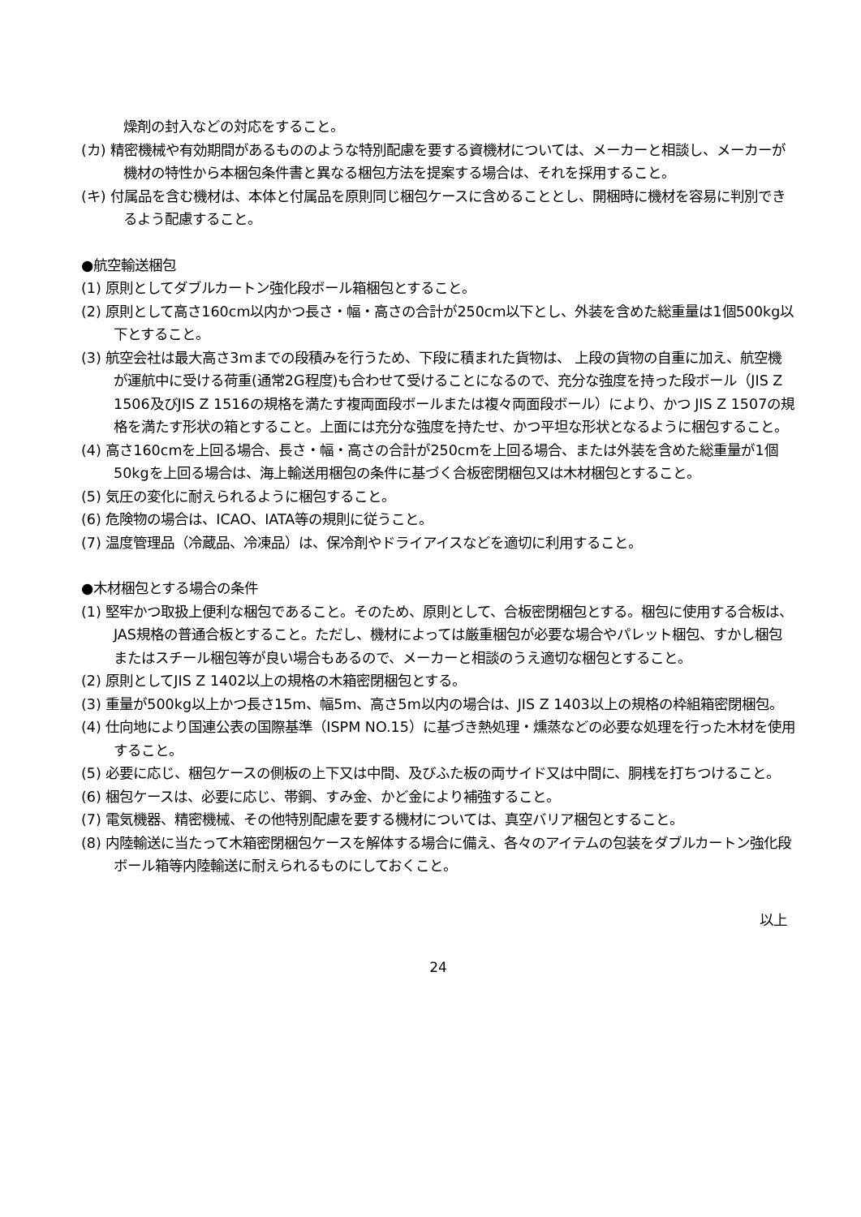燥剤の封入などの対応をすること。
(カ) 精密機械や有効期間があるもののような特別配慮を要する資機材については、メーカーと相談し、メーカーが機材の特性から本梱包条件書と異なる梱包方法を提案する場合は、それを採用すること。
(キ) 付属品を含む機材は、本体と付属品を原則同じ梱包ケースに含めることとし、開梱時に機材を容易に判別できるよう配慮すること。
●航空輸送梱包
(1) 原則としてダブルカートン強化段ボール箱梱包とすること。
(2) 原則として高さ160cm以内かつ長さ・幅・高さの合計が250cm以下とし、外装を含めた総重量は1個500kg以下とすること。
(3) 航空会社は最大高さ3mまでの段積みを行うため、下段に積まれた貨物は、 上段の貨物の自重に加え、航空機が運航中に受ける荷重(通常2G程度)も合わせて受けることになるので、充分な強度を持った段ボール（JIS Z 1506及びJIS Z 1516の規格を満たす複両面段ボールまたは複々両面段ボール）により、かつ JIS Z 1507の規格を満たす形状の箱とすること。上面には充分な強度を持たせ、かつ平坦な形状となるように梱包すること。
(4) 高さ160cmを上回る場合、長さ・幅・高さの合計が250cmを上回る場合、または外装を含めた総重量が1個50kgを上回る場合は、海上輸送用梱包の条件に基づく合板密閉梱包又は木材梱包とすること。
(5) 気圧の変化に耐えられるように梱包すること。
(6) 危険物の場合は、ICAO、IATA等の規則に従うこと。
(7) 温度管理品（冷蔵品、冷凍品）は、保冷剤やドライアイスなどを適切に利用すること。
●木材梱包とする場合の条件
(1) 堅牢かつ取扱上便利な梱包であること。そのため、原則として、合板密閉梱包とする。梱包に使用する合板は、JAS規格の普通合板とすること。ただし、機材によっては厳重梱包が必要な場合やパレット梱包、すかし梱包またはスチール梱包等が良い場合もあるので、メーカーと相談のうえ適切な梱包とすること。
(2) 原則としてJIS Z 1402以上の規格の木箱密閉梱包とする。
(3) 重量が500kg以上かつ長さ15m、幅5m、高さ5m以内の場合は、JIS Z 1403以上の規格の枠組箱密閉梱包。
(4) 仕向地により国連公表の国際基準（ISPM NO.15）に基づき熱処理・燻蒸などの必要な処理を行った木材を使用すること。
(5) 必要に応じ、梱包ケースの側板の上下又は中間、及びふた板の両サイド又は中間に、胴桟を打ちつけること。
(6) 梱包ケースは、必要に応じ、帯鋼、すみ金、かど金により補強すること。
(7) 電気機器、精密機械、その他特別配慮を要する機材については、真空バリア梱包とすること。
(8) 内陸輸送に当たって木箱密閉梱包ケースを解体する場合に備え、各々のアイテムの包装をダブルカートン強化段ボール箱等内陸輸送に耐えられるものにしておくこと。
以上
24